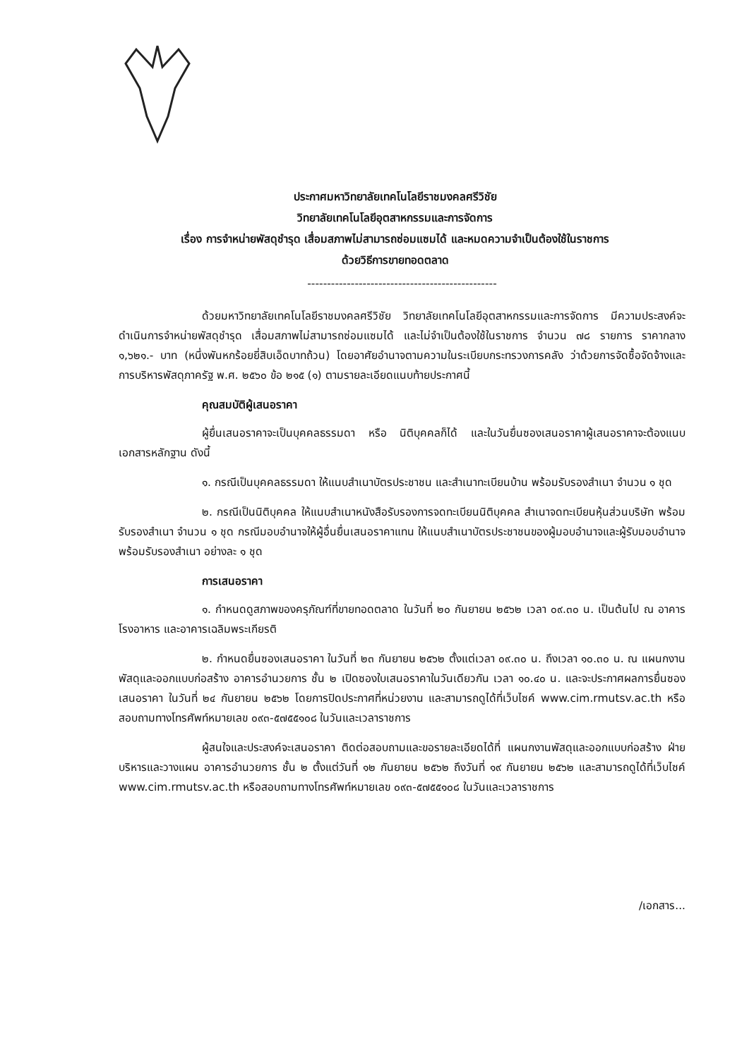ประกาศมหาวิทยาลัยเทคโนโลยีราชมงคลศรีวิชัย
วิทยาลัยเทคโนโลยีอุตสาหกรรมและการจัดการ
เรื่อง การจำหน่ายพัสดุชำรุด เสื่อมสภาพไม่สามารถซ่อมแซมได้ และหมดความจำเป็นต้องใช้ในราชการ
ด้วยวิธีการขายทอดตลาด
------------------------------------------------
ด้วยมหาวิทยาลัยเทคโนโลยีราชมงคลศรีวิชัย วิทยาลัยเทคโนโลยีอุตสาหกรรมและการจัดการ มีความประสงค์จะดำเนินการจำหน่ายพัสดุชำรุด เสื่อมสภาพไม่สามารถซ่อมแซมได้ และไม่จำเป็นต้องใช้ในราชการ จำนวน ๗๘ รายการ ราคากลาง ๑,๖๒๑.- บาท (หนึ่งพันหกร้อยยี่สิบเอ็ดบาทถ้วน) โดยอาศัยอำนาจตามความในระเบียบกระทรวงการคลัง ว่าด้วยการจัดซื้อจัดจ้างและการบริหารพัสดุภาครัฐ พ.ศ. ๒๕๖๐ ข้อ ๒๑๕ (๑) ตามรายละเอียดแนบท้ายประกาศนี้
คุณสมบัติผู้เสนอราคา
ผู้ยื่นเสนอราคาจะเป็นบุคคลธรรมดา หรือ นิติบุคคลก็ได้ และในวันยื่นซองเสนอราคาผู้เสนอราคาจะต้องแนบเอกสารหลักฐาน ดังนี้
๑. กรณีเป็นบุคคลธรรมดา ให้แนบสำเนาบัตรประชาชน และสำเนาทะเบียนบ้าน พร้อมรับรองสำเนา จำนวน ๑ ชุด
๒. กรณีเป็นนิติบุคคล ให้แนบสำเนาหนังสือรับรองการจดทะเบียนนิติบุคคล สำเนาจดทะเบียนหุ้นส่วนบริษัท พร้อมรับรองสำเนา จำนวน ๑ ชุด กรณีมอบอำนาจให้ผู้อื่นยื่นเสนอราคาแทน ให้แนบสำเนาบัตรประชาชนของผู้มอบอำนาจและผู้รับมอบอำนาจ พร้อมรับรองสำเนา อย่างละ ๑ ชุด
การเสนอราคา
๑. กำหนดดูสภาพของครุภัณฑ์ที่ขายทอดตลาด ในวันที่ ๒๐ กันยายน ๒๕๖๒ เวลา ๐๙.๓๐ น. เป็นต้นไป ณ อาคารโรงอาหาร และอาคารเฉลิมพระเกียรติ
๒. กำหนดยื่นซองเสนอราคา ในวันที่ ๒๓ กันยายน ๒๕๖๒ ตั้งแต่เวลา ๐๙.๓๐ น. ถึงเวลา ๑๐.๓๐ น. ณ แผนกงานพัสดุและออกแบบก่อสร้าง อาคารอำนวยการ ชั้น ๒ เปิดซองใบเสนอราคาในวันเดียวกัน เวลา ๑๐.๔๐ น. และจะประกาศผลการยื่นซองเสนอราคา ในวันที่ ๒๔ กันยายน ๒๕๖๒ โดยการปิดประกาศที่หน่วยงาน และสามารถดูได้ที่เว็บไซค์ www.cim.rmutsv.ac.th หรือสอบถามทางโทรศัพท์หมายเลข ๐๙๓-๕๗๕๕๑๐๘ ในวันและเวลาราชการ
ผู้สนใจและประสงค์จะเสนอราคา ติดต่อสอบถามและขอรายละเอียดได้ที่ แผนกงานพัสดุและออกแบบก่อสร้าง ฝ่ายบริหารและวางแผน อาคารอำนวยการ ชั้น ๒ ตั้งแต่วันที่ ๑๒ กันยายน ๒๕๖๒ ถึงวันที่ ๑๙ กันยายน ๒๕๖๒ และสามารถดูได้ที่เว็บไซค์ www.cim.rmutsv.ac.th หรือสอบถามทางโทรศัพท์หมายเลข ๐๙๓-๕๗๕๕๑๐๘ ในวันและเวลาราชการ
/เอกสาร...